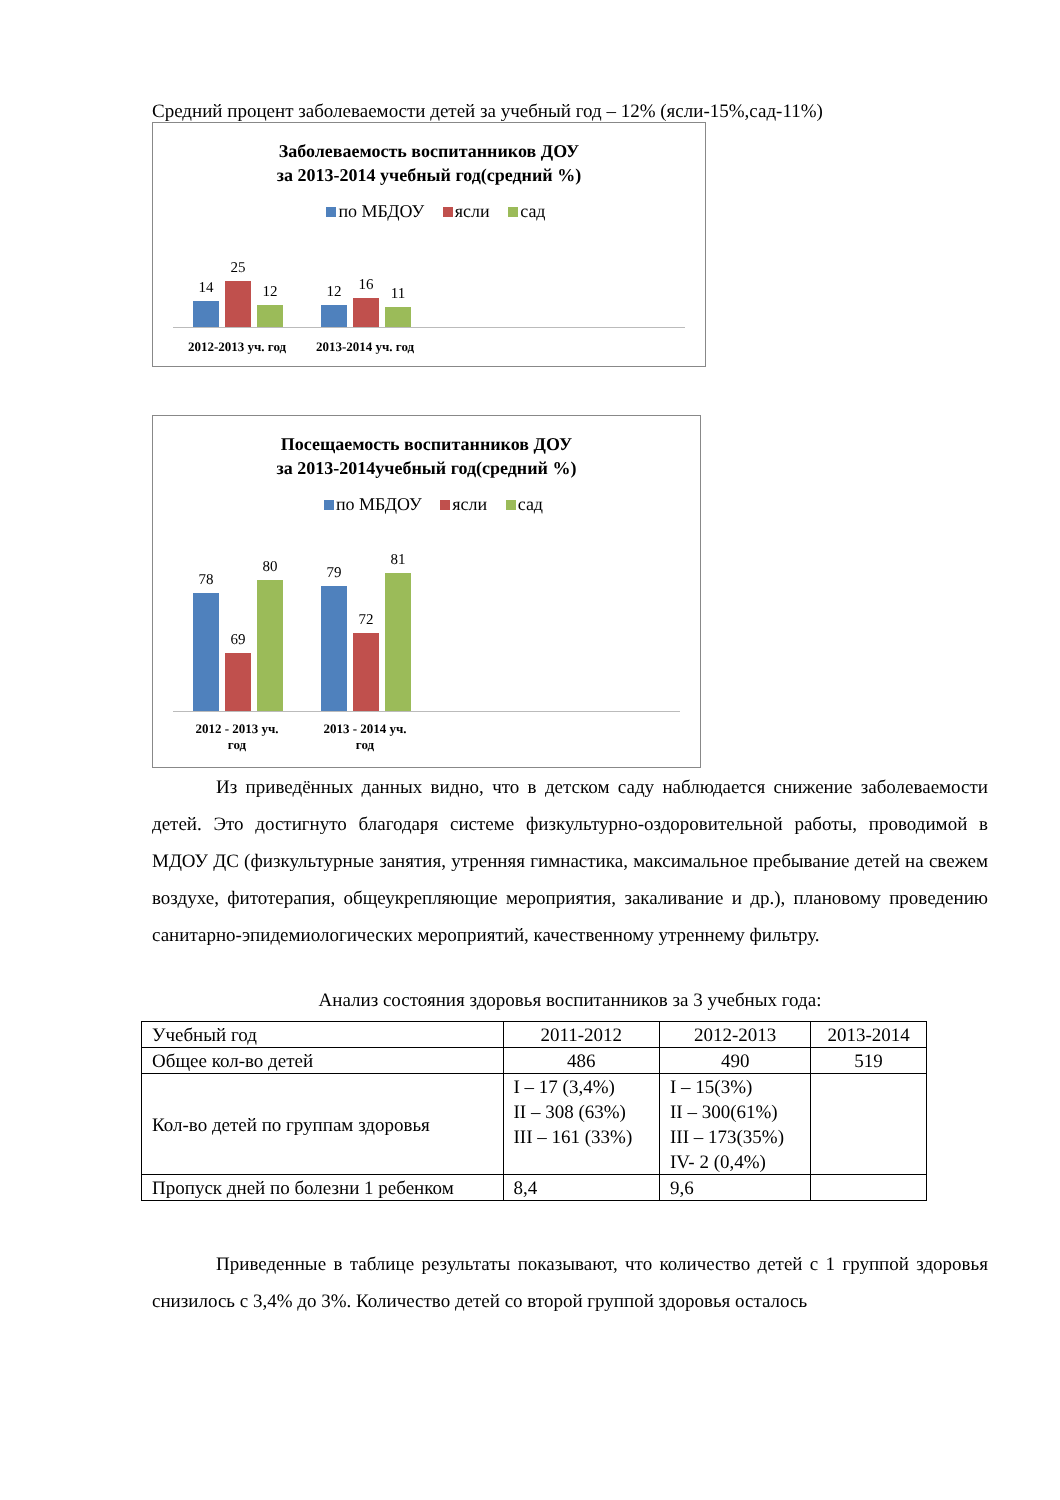Средний процент заболеваемости детей за учебный год – 12% (ясли-15%,сад-11%)
Заболеваемость воспитанников ДОУ
за 2013-2014 учебный год(средний %)
по МБДОУ ясли сад
14
25
12
12
16
11
2012-2013 уч. год
2013-2014 уч. год
Посещаемость воспитанников ДОУ
за 2013-2014учебный год(средний %)
по МБДОУ ясли сад
78
69
80
79
72
81
2012 - 2013 уч.
год
2013 - 2014 уч.
год
Из приведённых данных видно, что в детском саду наблюдается снижение заболеваемости детей. Это достигнуто благодаря системе физкультурно-оздоровительной работы, проводимой в МДОУ ДС (физкультурные занятия, утренняя гимнастика, максимальное пребывание детей на свежем воздухе, фитотерапия, общеукрепляющие мероприятия, закаливание и др.), плановому проведению санитарно-эпидемиологических мероприятий, качественному утреннему фильтру.
Анализ состояния здоровья воспитанников за 3 учебных года:
| Учебный год | 2011-2012 | 2012-2013 | 2013-2014 |
| --- | --- | --- | --- |
| Общее кол-во детей | 486 | 490 | 519 |
| Кол-во детей по группам здоровья | I – 17 (3,4%) II – 308 (63%) III – 161 (33%) | I – 15(3%) II – 300(61%) III – 173(35%) IV- 2 (0,4%) | |
| Пропуск дней по болезни 1 ребенком | 8,4 | 9,6 | |
Приведенные в таблице результаты показывают, что количество детей с 1 группой здоровья снизилось с 3,4% до 3%. Количество детей со второй группой здоровья осталось